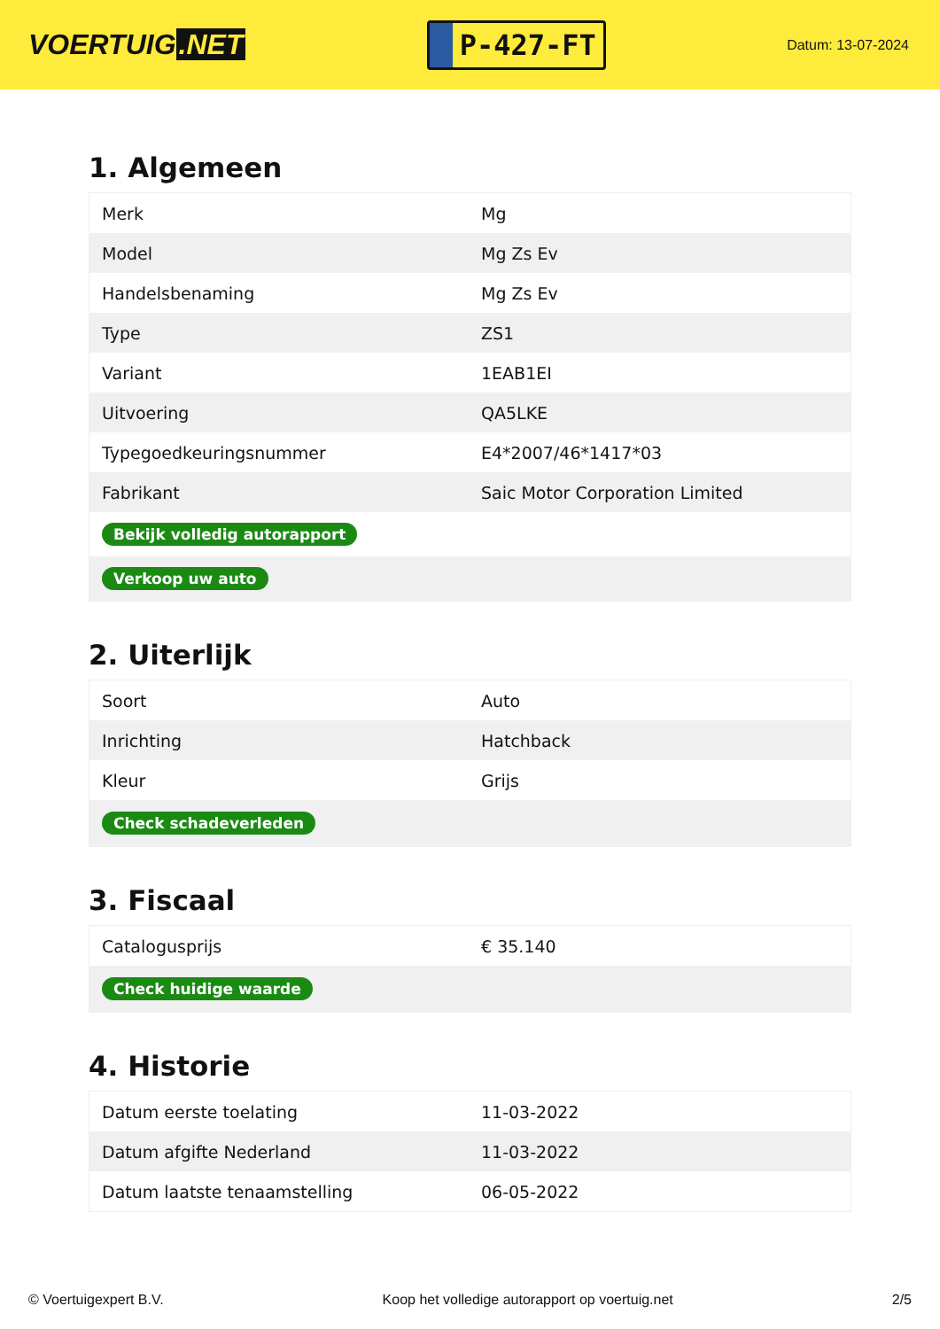VOERTUIG.NET
P-427-FT
Datum: 13-07-2024
1. Algemeen
| Merk | Mg |
| Model | Mg Zs Ev |
| Handelsbenaming | Mg Zs Ev |
| Type | ZS1 |
| Variant | 1EAB1EI |
| Uitvoering | QA5LKE |
| Typegoedkeuringsnummer | E4*2007/46*1417*03 |
| Fabrikant | Saic Motor Corporation Limited |
| Bekijk volledig autorapport | |
| Verkoop uw auto | |
2. Uiterlijk
| Soort | Auto |
| Inrichting | Hatchback |
| Kleur | Grijs |
| Check schadeverleden | |
3. Fiscaal
| Catalogusprijs | € 35.140 |
| Check huidige waarde | |
4. Historie
| Datum eerste toelating | 11-03-2022 |
| Datum afgifte Nederland | 11-03-2022 |
| Datum laatste tenaamstelling | 06-05-2022 |
© Voertuigexpert B.V. Koop het volledige autorapport op voertuig.net 2/5